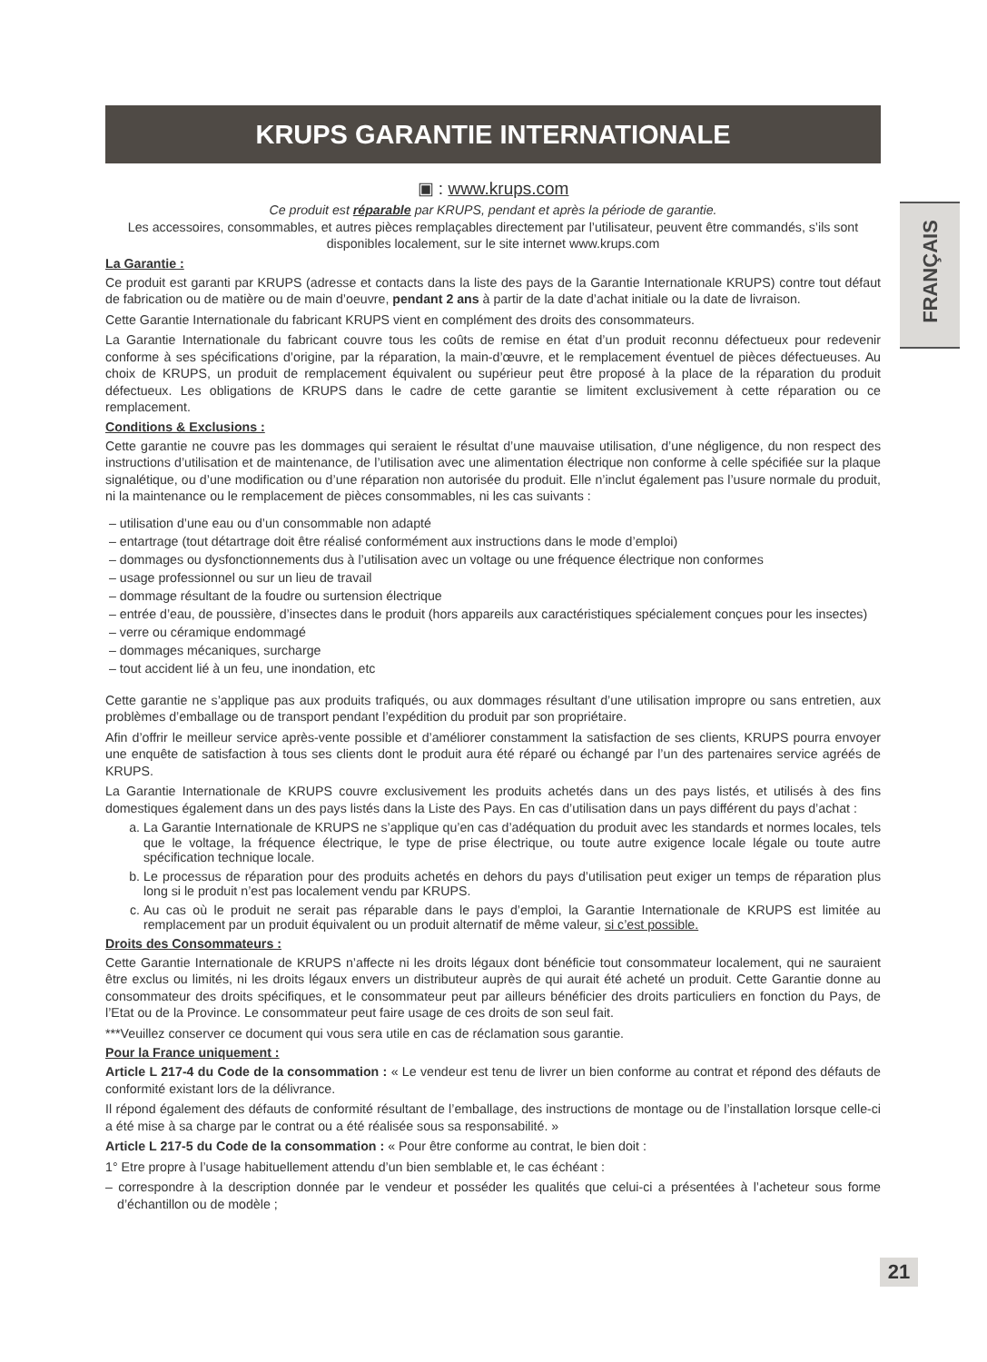FRANÇAIS
KRUPS GARANTIE INTERNATIONALE
▣ : www.krups.com
Ce produit est réparable par KRUPS, pendant et après la période de garantie.
Les accessoires, consommables, et autres pièces remplaçables directement par l’utilisateur, peuvent être commandés, s’ils sont disponibles localement, sur le site internet www.krups.com
La Garantie :
Ce produit est garanti par KRUPS (adresse et contacts dans la liste des pays de la Garantie Internationale KRUPS) contre tout défaut de fabrication ou de matière ou de main d’oeuvre, pendant 2 ans à partir de la date d’achat initiale ou la date de livraison.
Cette Garantie Internationale du fabricant KRUPS vient en complément des droits des consommateurs.
La Garantie Internationale du fabricant couvre tous les coûts de remise en état d’un produit reconnu défectueux pour redevenir conforme à ses spécifications d’origine, par la réparation, la main-d’œuvre, et le remplacement éventuel de pièces défectueuses. Au choix de KRUPS, un produit de remplacement équivalent ou supérieur peut être proposé à la place de la réparation du produit défectueux. Les obligations de KRUPS dans le cadre de cette garantie se limitent exclusivement à cette réparation ou ce remplacement.
Conditions & Exclusions :
Cette garantie ne couvre pas les dommages qui seraient le résultat d’une mauvaise utilisation, d’une négligence, du non respect des instructions d’utilisation et de maintenance, de l’utilisation avec une alimentation électrique non conforme à celle spécifiée sur la plaque signalétique, ou d’une modification ou d’une réparation non autorisée du produit. Elle n’inclut également pas l’usure normale du produit, ni la maintenance ou le remplacement de pièces consommables, ni les cas suivants :
– utilisation d’une eau ou d’un consommable non adapté
– entartrage (tout détartrage doit être réalisé conformément aux instructions dans le mode d’emploi)
– dommages ou dysfonctionnements dus à l’utilisation avec un voltage ou une fréquence électrique non conformes
– usage professionnel ou sur un lieu de travail
– dommage résultant de la foudre ou surtension électrique
– entrée d’eau, de poussière, d’insectes dans le produit (hors appareils aux caractéristiques spécialement conçues pour les insectes)
– verre ou céramique endommagé
– dommages mécaniques, surcharge
– tout accident lié à un feu, une inondation, etc
Cette garantie ne s’applique pas aux produits trafiqués, ou aux dommages résultant d’une utilisation impropre ou sans entretien, aux problèmes d’emballage ou de transport pendant l’expédition du produit par son propriétaire.
Afin d’offrir le meilleur service après-vente possible et d’améliorer constamment la satisfaction de ses clients, KRUPS pourra envoyer une enquête de satisfaction à tous ses clients dont le produit aura été réparé ou échangé par l’un des partenaires service agréés de KRUPS.
La Garantie Internationale de KRUPS couvre exclusivement les produits achetés dans un des pays listés, et utilisés à des fins domestiques également dans un des pays listés dans la Liste des Pays. En cas d’utilisation dans un pays différent du pays d’achat :
a. La Garantie Internationale de KRUPS ne s’applique qu’en cas d’adéquation du produit avec les standards et normes locales, tels que le voltage, la fréquence électrique, le type de prise électrique, ou toute autre exigence locale légale ou toute autre spécification technique locale.
b. Le processus de réparation pour des produits achetés en dehors du pays d’utilisation peut exiger un temps de réparation plus long si le produit n’est pas localement vendu par KRUPS.
c. Au cas où le produit ne serait pas réparable dans le pays d’emploi, la Garantie Internationale de KRUPS est limitée au remplacement par un produit équivalent ou un produit alternatif de même valeur, si c’est possible.
Droits des Consommateurs :
Cette Garantie Internationale de KRUPS n’affecte ni les droits légaux dont bénéficie tout consommateur localement, qui ne sauraient être exclus ou limités, ni les droits légaux envers un distributeur auprès de qui aurait été acheté un produit. Cette Garantie donne au consommateur des droits spécifiques, et le consommateur peut par ailleurs bénéficier des droits particuliers en fonction du Pays, de l’Etat ou de la Province. Le consommateur peut faire usage de ces droits de son seul fait.
***Veuillez conserver ce document qui vous sera utile en cas de réclamation sous garantie.
Pour la France uniquement :
Article L 217-4 du Code de la consommation : « Le vendeur est tenu de livrer un bien conforme au contrat et répond des défauts de conformité existant lors de la délivrance.
Il répond également des défauts de conformité résultant de l’emballage, des instructions de montage ou de l’installation lorsque celle-ci a été mise à sa charge par le contrat ou a été réalisée sous sa responsabilité. »
Article L 217-5 du Code de la consommation : « Pour être conforme au contrat, le bien doit :
1° Etre propre à l’usage habituellement attendu d’un bien semblable et, le cas échéant :
– correspondre à la description donnée par le vendeur et posséder les qualités que celui-ci a présentées à l’acheteur sous forme d’échantillon ou de modèle ;
21